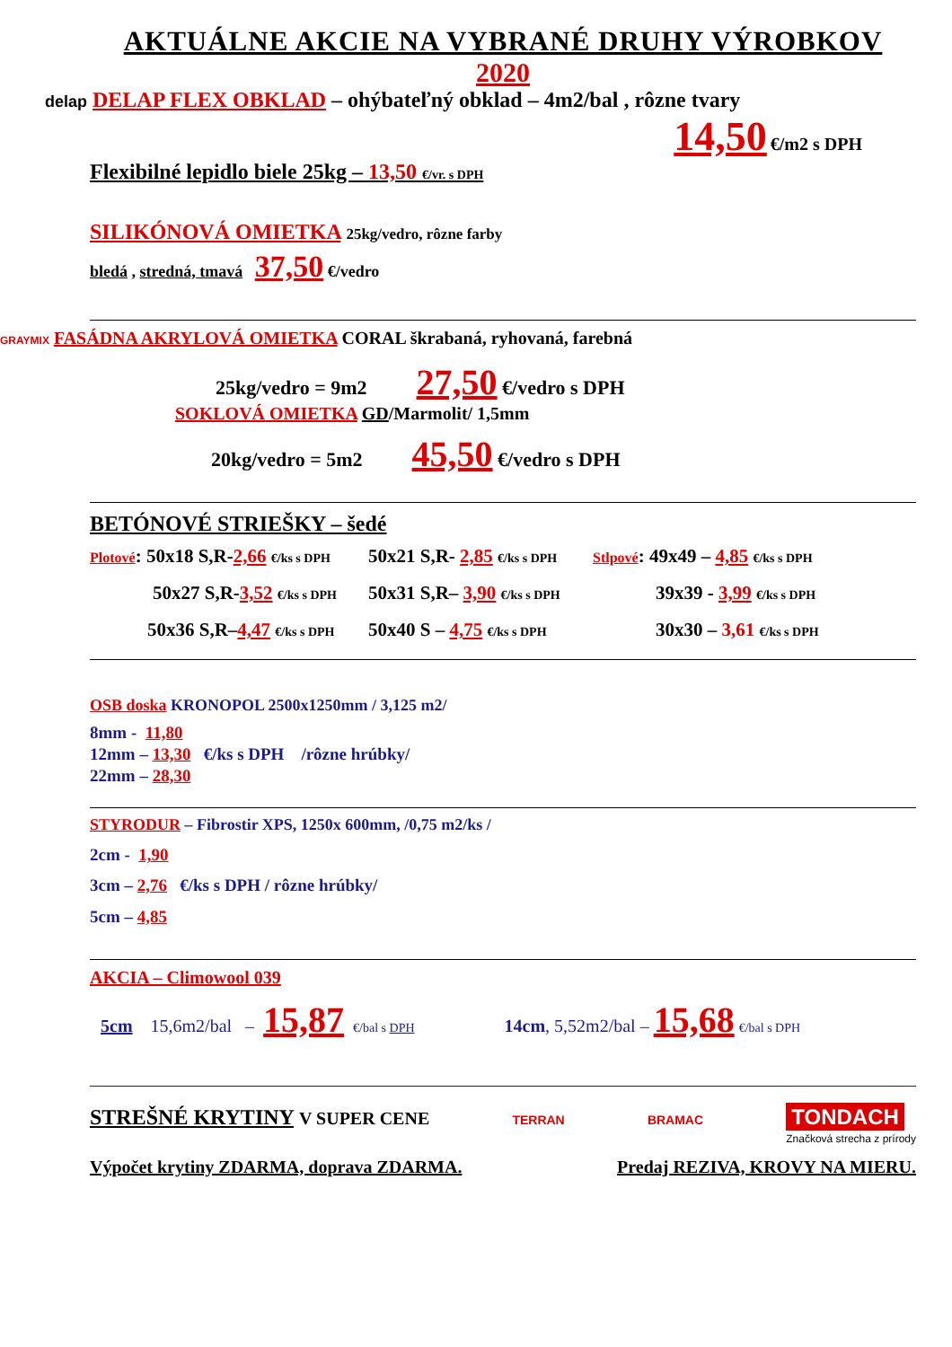AKTUÁLNE AKCIE NA VYBRANÉ DRUHY VÝROBKOV
2020
delap DELAP FLEX OBKLAD – ohýbateľný obklad – 4m2/bal , rôzne tvary
14,50 €/m2 s DPH
Flexibilné lepidlo biele 25kg – 13,50 €/vr. s DPH
SILIKÓNOVÁ OMIETKA 25kg/vedro, rôzne farby
bledá , stredná, tmavá 37,50 €/vedro
GRAYMIX FASÁDNA AKRYLOVÁ OMIETKA CORAL škrabaná, ryhovaná, farebná
25kg/vedro = 9m2 27,50 €/vedro s DPH
SOKLOVÁ OMIETKA GD/Marmolit/ 1,5mm
20kg/vedro = 5m2 45,50 €/vedro s DPH
BETÓNOVÉ STRIEŠKY – šedé
Plotové: 50x18 S,R-2,66 €/ks s DPH
50x21 S,R- 2,85 €/ks s DPH
Stlpové: 49x49 – 4,85 €/ks s DPH
50x27 S,R-3,52 €/ks s DPH
50x31 S,R– 3,90 €/ks s DPH
39x39 - 3,99 €/ks s DPH
50x36 S,R–4,47 €/ks s DPH
50x40 S – 4,75 €/ks s DPH
30x30 – 3,61 €/ks s DPH
OSB doska KRONOPOL 2500x1250mm / 3,125 m2/
8mm - 11,80
12mm – 13,30 €/ks s DPH /rôzne hrúbky/
22mm – 28,30
STYRODUR – Fibrostir XPS, 1250x 600mm, /0,75 m2/ks /
2cm - 1,90
3cm – 2,76 €/ks s DPH / rôzne hrúbky/
5cm – 4,85
AKCIA – Climowool 039
5cm 15,6m2/bal – 15,87 €/bal s DPH 14cm, 5,52m2/bal – 15,68 €/bal s DPH
STREŠNÉ KRYTINY V SUPER CENE
TERRAN BRAMAC TONDACH
Značková strecha z prírody
Výpočet krytiny ZDARMA, doprava ZDARMA. Predaj REZIVA, KROVY NA MIERU.